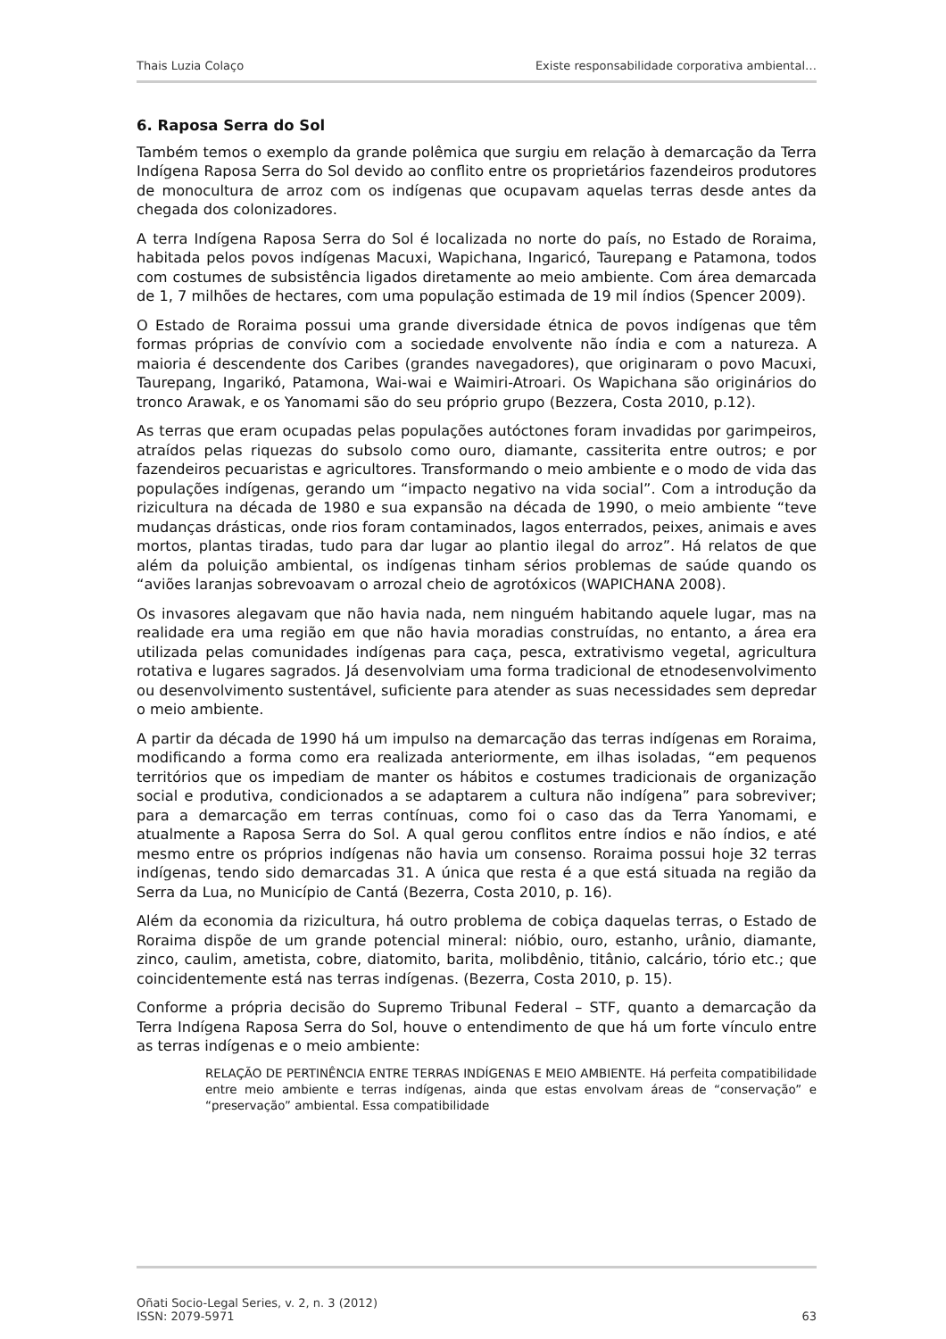Thais Luzia Colaço Existe responsabilidade corporativa ambiental…
6. Raposa Serra do Sol
Também temos o exemplo da grande polêmica que surgiu em relação à demarcação da Terra Indígena Raposa Serra do Sol devido ao conflito entre os proprietários fazendeiros produtores de monocultura de arroz com os indígenas que ocupavam aquelas terras desde antes da chegada dos colonizadores.
A terra Indígena Raposa Serra do Sol é localizada no norte do país, no Estado de Roraima, habitada pelos povos indígenas Macuxi, Wapichana, Ingaricó, Taurepang e Patamona, todos com costumes de subsistência ligados diretamente ao meio ambiente. Com área demarcada de 1, 7 milhões de hectares, com uma população estimada de 19 mil índios (Spencer 2009).
O Estado de Roraima possui uma grande diversidade étnica de povos indígenas que têm formas próprias de convívio com a sociedade envolvente não índia e com a natureza. A maioria é descendente dos Caribes (grandes navegadores), que originaram o povo Macuxi, Taurepang, Ingarikó, Patamona, Wai-wai e Waimiri-Atroari. Os Wapichana são originários do tronco Arawak, e os Yanomami são do seu próprio grupo (Bezzera, Costa 2010, p.12).
As terras que eram ocupadas pelas populações autóctones foram invadidas por garimpeiros, atraídos pelas riquezas do subsolo como ouro, diamante, cassiterita entre outros; e por fazendeiros pecuaristas e agricultores. Transformando o meio ambiente e o modo de vida das populações indígenas, gerando um “impacto negativo na vida social”. Com a introdução da rizicultura na década de 1980 e sua expansão na década de 1990, o meio ambiente “teve mudanças drásticas, onde rios foram contaminados, lagos enterrados, peixes, animais e aves mortos, plantas tiradas, tudo para dar lugar ao plantio ilegal do arroz”. Há relatos de que além da poluição ambiental, os indígenas tinham sérios problemas de saúde quando os “aviões laranjas sobrevoavam o arrozal cheio de agrotóxicos (WAPICHANA 2008).
Os invasores alegavam que não havia nada, nem ninguém habitando aquele lugar, mas na realidade era uma região em que não havia moradias construídas, no entanto, a área era utilizada pelas comunidades indígenas para caça, pesca, extrativismo vegetal, agricultura rotativa e lugares sagrados. Já desenvolviam uma forma tradicional de etnodesenvolvimento ou desenvolvimento sustentável, suficiente para atender as suas necessidades sem depredar o meio ambiente.
A partir da década de 1990 há um impulso na demarcação das terras indígenas em Roraima, modificando a forma como era realizada anteriormente, em ilhas isoladas, “em pequenos territórios que os impediam de manter os hábitos e costumes tradicionais de organização social e produtiva, condicionados a se adaptarem a cultura não indígena” para sobreviver; para a demarcação em terras contínuas, como foi o caso das da Terra Yanomami, e atualmente a Raposa Serra do Sol. A qual gerou conflitos entre índios e não índios, e até mesmo entre os próprios indígenas não havia um consenso. Roraima possui hoje 32 terras indígenas, tendo sido demarcadas 31. A única que resta é a que está situada na região da Serra da Lua, no Município de Cantá (Bezerra, Costa 2010, p. 16).
Além da economia da rizicultura, há outro problema de cobiça daquelas terras, o Estado de Roraima dispõe de um grande potencial mineral: nióbio, ouro, estanho, urânio, diamante, zinco, caulim, ametista, cobre, diatomito, barita, molibdênio, titânio, calcário, tório etc.; que coincidentemente está nas terras indígenas. (Bezerra, Costa 2010, p. 15).
Conforme a própria decisão do Supremo Tribunal Federal – STF, quanto a demarcação da Terra Indígena Raposa Serra do Sol, houve o entendimento de que há um forte vínculo entre as terras indígenas e o meio ambiente:
RELAÇÃO DE PERTINÊNCIA ENTRE TERRAS INDÍGENAS E MEIO AMBIENTE. Há perfeita compatibilidade entre meio ambiente e terras indígenas, ainda que estas envolvam áreas de “conservação” e “preservação” ambiental. Essa compatibilidade
Oñati Socio-Legal Series, v. 2, n. 3 (2012)
ISSN: 2079-5971 63